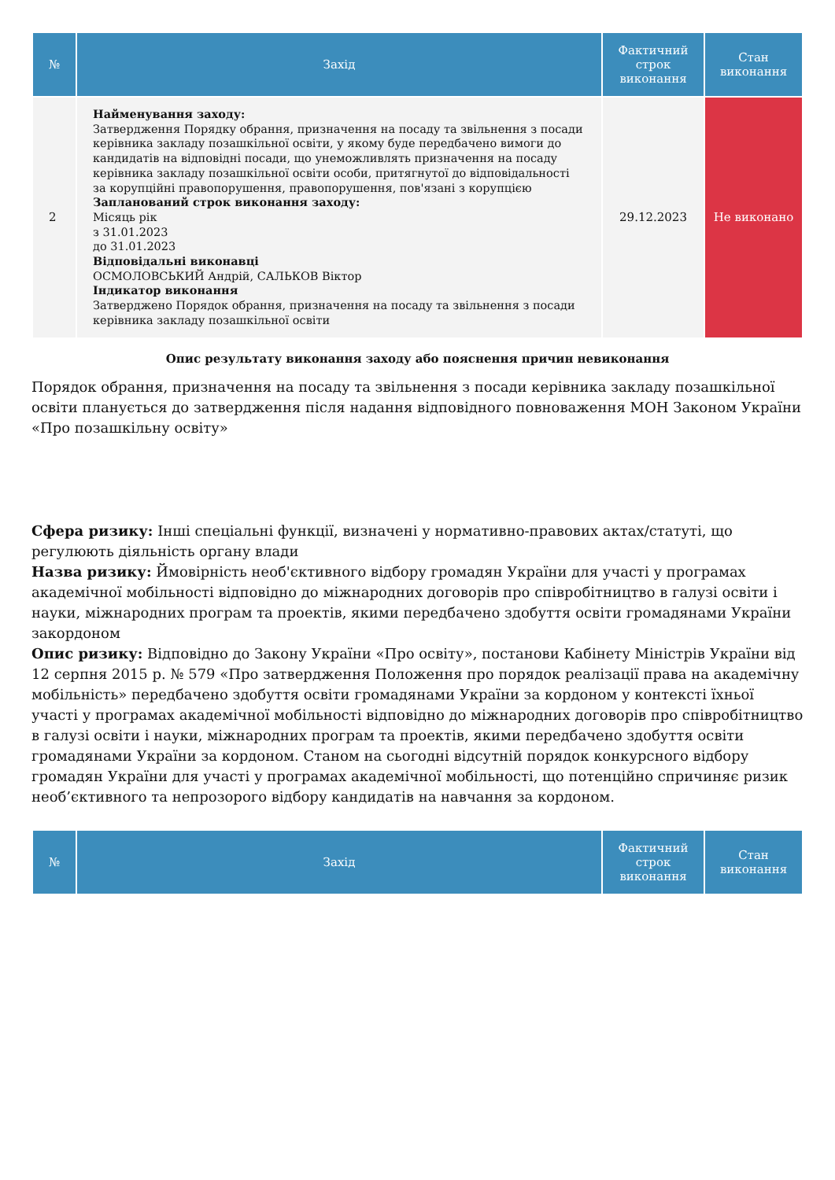| № | Захід | Фактичний строк виконання | Стан виконання |
| --- | --- | --- | --- |
| 2 | Найменування заходу: Затвердження Порядку обрання, призначення на посаду та звільнення з посади керівника закладу позашкільної освіти, у якому буде передбачено вимоги до кандидатів на відповідні посади, що унеможливлять призначення на посаду керівника закладу позашкільної освіти особи, притягнутої до відповідальності за корупційні правопорушення, правопорушення, пов'язані з корупцією Запланований строк виконання заходу: Місяць рік з 31.01.2023 до 31.01.2023 Відповідальні виконавці ОСМОЛОВСЬКИЙ Андрій, САЛЬКОВ Віктор Індикатор виконання Затверджено Порядок обрання, призначення на посаду та звільнення з посади керівника закладу позашкільної освіти | 29.12.2023 | Не виконано |
Опис результату виконання заходу або пояснення причин невиконання
Порядок обрання, призначення на посаду та звільнення з посади керівника закладу позашкільної освіти планується до затвердження після надання відповідного повноваження МОН Законом України «Про позашкільну освіту»
Сфера ризику: Інші спеціальні функції, визначені у нормативно-правових актах/статуті, що регулюють діяльність органу влади
Назва ризику: Ймовірність необ'єктивного відбору громадян України для участі у програмах академічної мобільності відповідно до міжнародних договорів про співробітництво в галузі освіти і науки, міжнародних програм та проектів, якими передбачено здобуття освіти громадянами України закордоном
Опис ризику: Відповідно до Закону України «Про освіту», постанови Кабінету Міністрів України від 12 серпня 2015 р. № 579 «Про затвердження Положення про порядок реалізації права на академічну мобільність» передбачено здобуття освіти громадянами України за кордоном у контексті їхньої участі у програмах академічної мобільності відповідно до міжнародних договорів про співробітництво в галузі освіти і науки, міжнародних програм та проектів, якими передбачено здобуття освіти громадянами України за кордоном. Станом на сьогодні відсутній порядок конкурсного відбору громадян України для участі у програмах академічної мобільності, що потенційно спричиняє ризик необ’єктивного та непрозорого відбору кандидатів на навчання за кордоном.
| № | Захід | Фактичний строк виконання | Стан виконання |
| --- | --- | --- | --- |